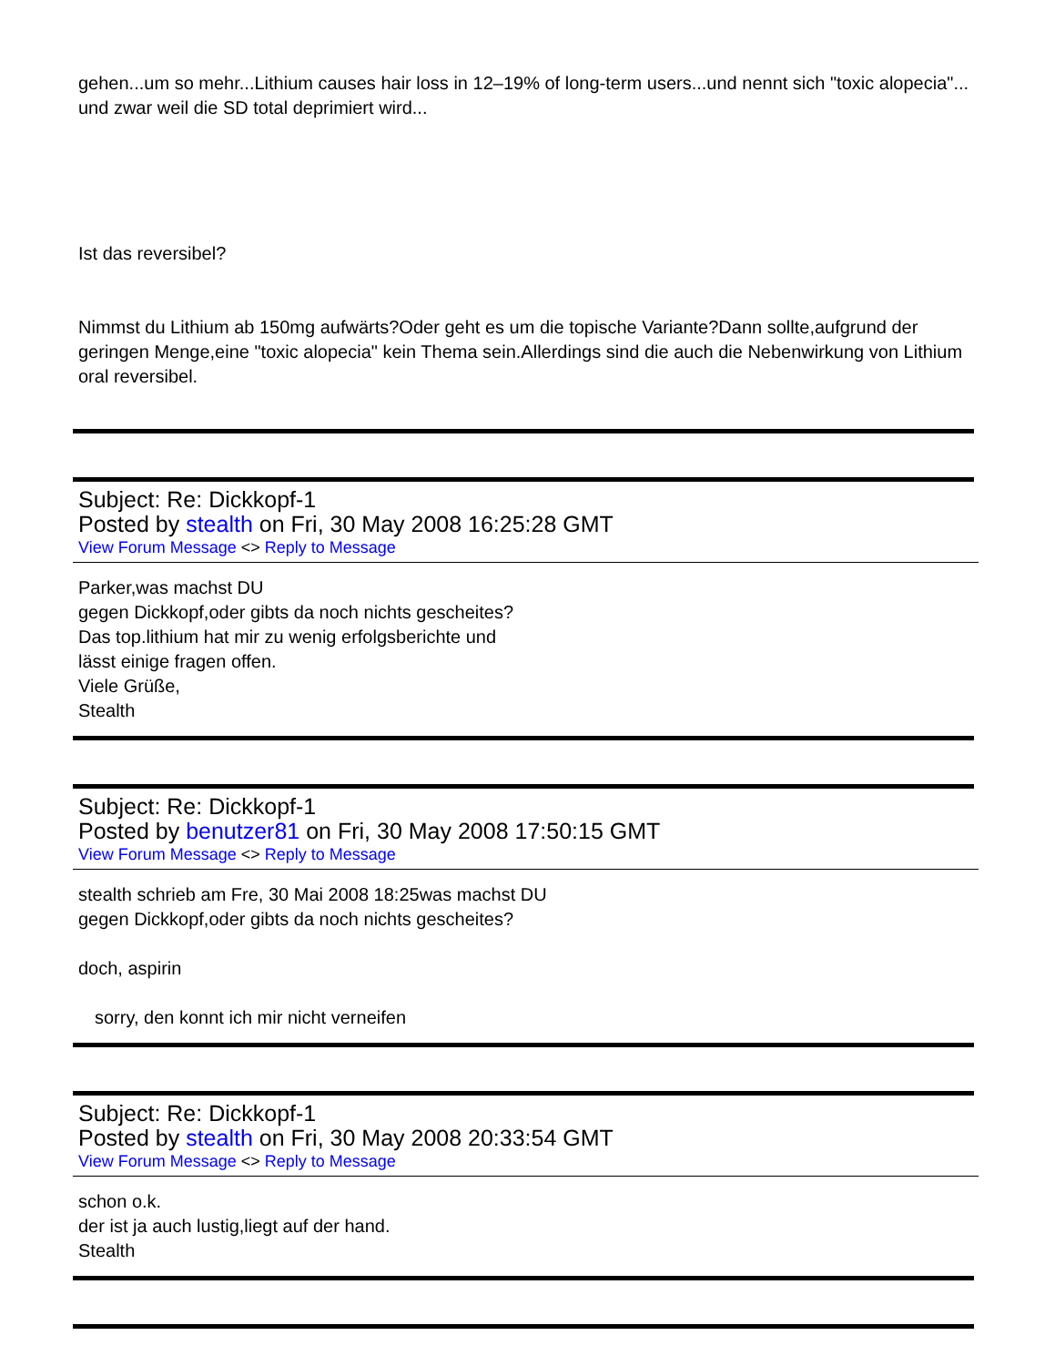gehen...um so mehr...Lithium causes hair loss in 12–19% of long-term users...und nennt sich "toxic alopecia"... und zwar weil die SD total deprimiert wird...
Ist das reversibel?
Nimmst du Lithium ab 150mg aufwärts?Oder geht es um die topische Variante?Dann sollte,aufgrund der geringen Menge,eine "toxic alopecia" kein Thema sein.Allerdings sind die auch die Nebenwirkung von Lithium oral reversibel.
Subject: Re: Dickkopf-1
Posted by stealth on Fri, 30 May 2008 16:25:28 GMT
View Forum Message <> Reply to Message
Parker,was machst DU
gegen Dickkopf,oder gibts da noch nichts gescheites?
Das top.lithium hat mir zu wenig erfolgsberichte und
lässt einige fragen offen.
Viele Grüße,
Stealth
Subject: Re: Dickkopf-1
Posted by benutzer81 on Fri, 30 May 2008 17:50:15 GMT
View Forum Message <> Reply to Message
stealth schrieb am Fre, 30 Mai 2008 18:25was machst DU
gegen Dickkopf,oder gibts da noch nichts gescheites?
doch, aspirin
sorry, den konnt ich mir nicht verneifen
Subject: Re: Dickkopf-1
Posted by stealth on Fri, 30 May 2008 20:33:54 GMT
View Forum Message <> Reply to Message
schon o.k.
der ist ja auch lustig,liegt auf der hand.
Stealth